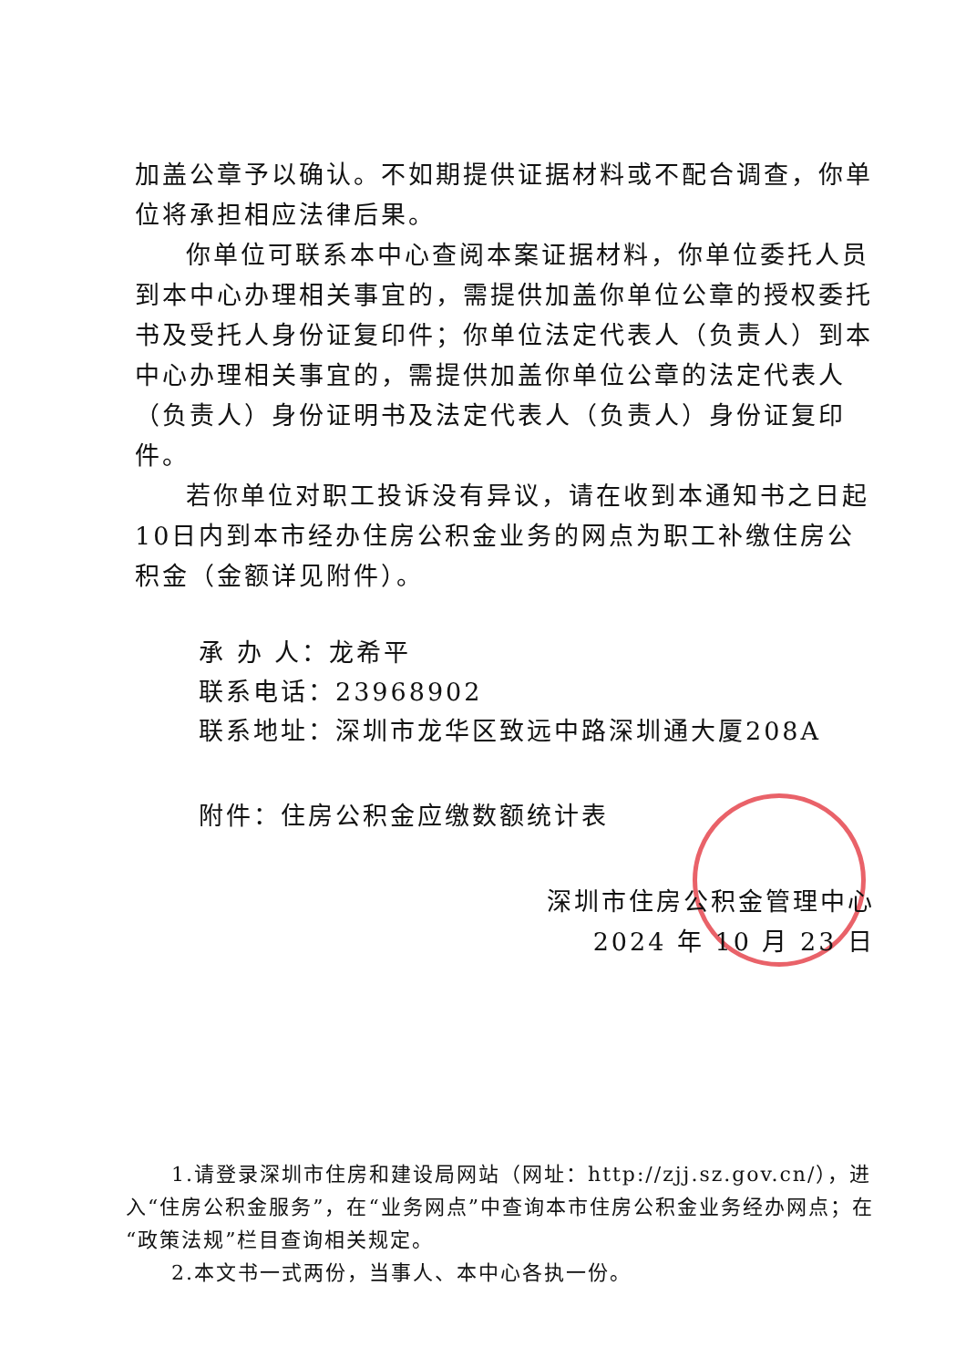加盖公章予以确认。不如期提供证据材料或不配合调查，你单位将承担相应法律后果。
你单位可联系本中心查阅本案证据材料，你单位委托人员到本中心办理相关事宜的，需提供加盖你单位公章的授权委托书及受托人身份证复印件；你单位法定代表人（负责人）到本中心办理相关事宜的，需提供加盖你单位公章的法定代表人（负责人）身份证明书及法定代表人（负责人）身份证复印件。
若你单位对职工投诉没有异议，请在收到本通知书之日起10日内到本市经办住房公积金业务的网点为职工补缴住房公积金（金额详见附件）。
承 办 人：龙希平
联系电话：23968902
联系地址：深圳市龙华区致远中路深圳通大厦208A
附件：住房公积金应缴数额统计表
深圳市住房公积金管理中心
2024 年 10 月 23 日
1.请登录深圳市住房和建设局网站（网址：http://zjj.sz.gov.cn/），进入“住房公积金服务”，在“业务网点”中查询本市住房公积金业务经办网点；在“政策法规”栏目查询相关规定。
2.本文书一式两份，当事人、本中心各执一份。